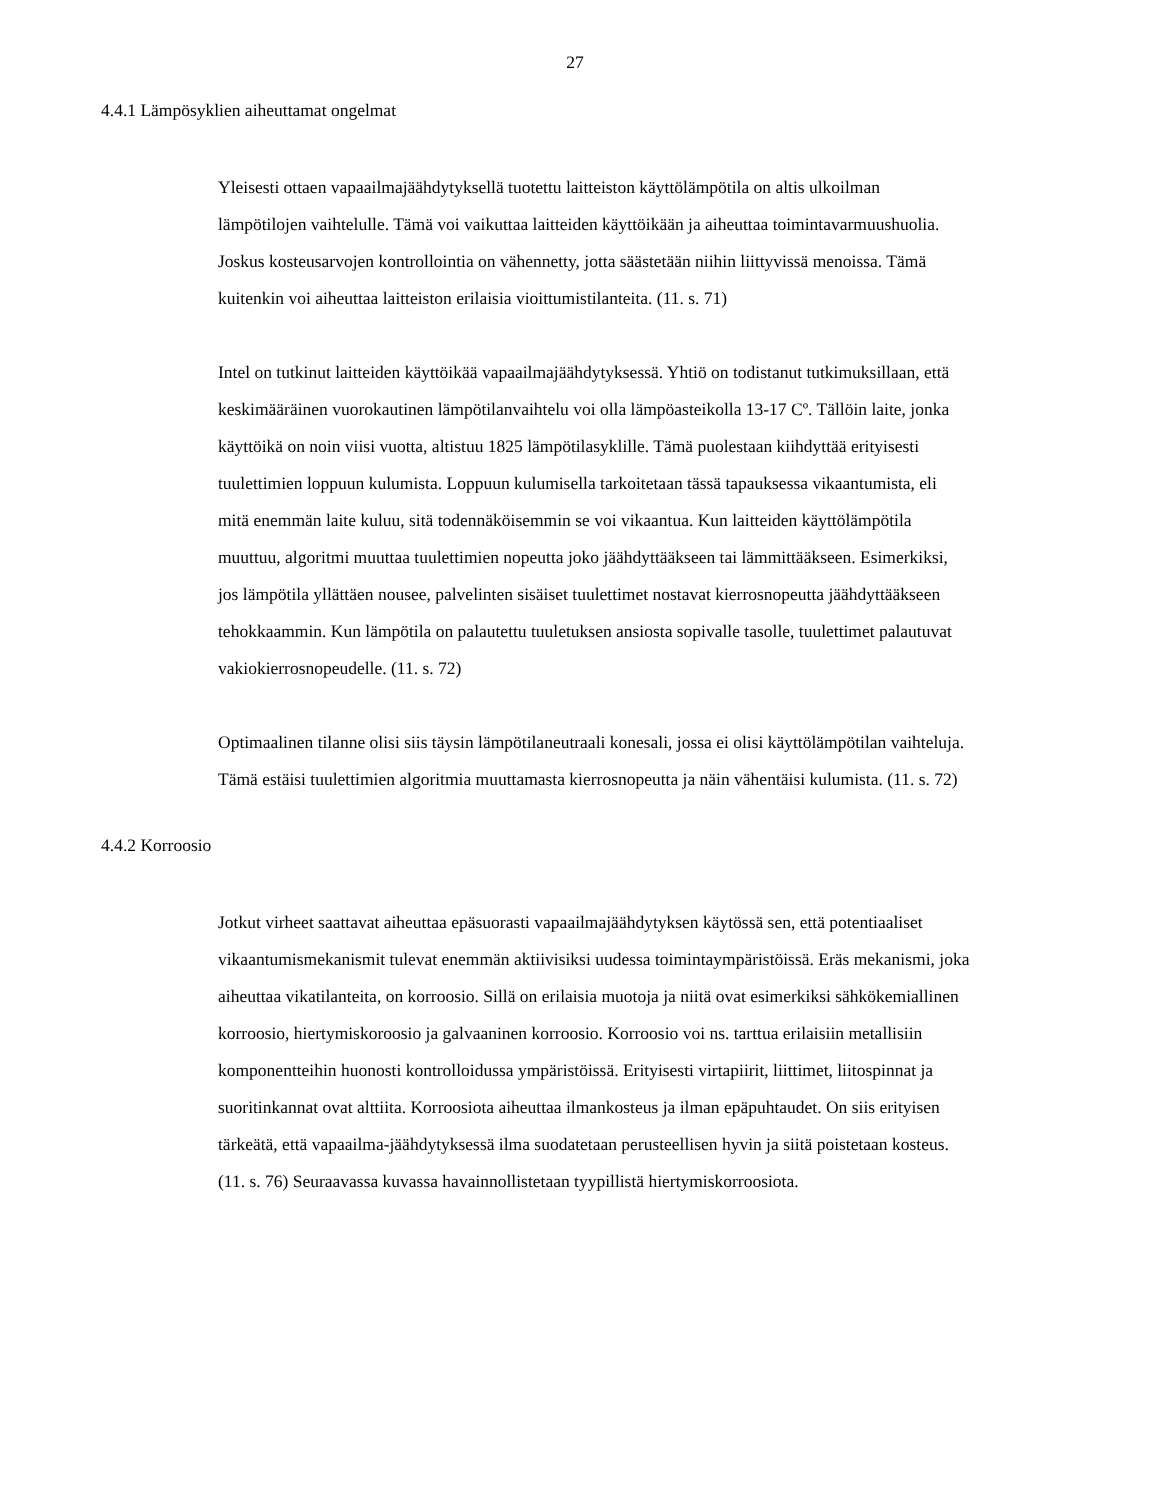27
4.4.1 Lämpösyklien aiheuttamat ongelmat
Yleisesti ottaen vapaailmajäähdytyksellä tuotettu laitteiston käyttölämpötila on altis ulkoilman lämpötilojen vaihtelulle. Tämä voi vaikuttaa laitteiden käyttöikään ja aiheuttaa toimintavarmuushuolia. Joskus kosteusarvojen kontrollointia on vähennetty, jotta säästetään niihin liittyvissä menoissa. Tämä kuitenkin voi aiheuttaa laitteiston erilaisia vioittumistilanteita. (11. s. 71)
Intel on tutkinut laitteiden käyttöikää vapaailmajäähdytyksessä. Yhtiö on todistanut tutkimuksillaan, että keskimääräinen vuorokautinen lämpötilanvaihtelu voi olla lämpöasteikolla 13-17 Cº. Tällöin laite, jonka käyttöikä on noin viisi vuotta, altistuu 1825 lämpötilasyklille. Tämä puolestaan kiihdyttää erityisesti tuulettimien loppuun kulumista. Loppuun kulumisella tarkoitetaan tässä tapauksessa vikaantumista, eli mitä enemmän laite kuluu, sitä todennäköisemmin se voi vikaantua. Kun laitteiden käyttölämpötila muuttuu, algoritmi muuttaa tuulettimien nopeutta joko jäähdyttääkseen tai lämmittääkseen. Esimerkiksi, jos lämpötila yllättäen nousee, palvelinten sisäiset tuulettimet nostavat kierrosnopeutta jäähdyttääkseen tehokkaammin. Kun lämpötila on palautettu tuuletuksen ansiosta sopivalle tasolle, tuulettimet palautuvat vakiokierrosnopeudelle. (11. s. 72)
Optimaalinen tilanne olisi siis täysin lämpötilaneutraali konesali, jossa ei olisi käyttölämpötilan vaihteluja. Tämä estäisi tuulettimien algoritmia muuttamasta kierrosnopeutta ja näin vähentäisi kulumista. (11. s. 72)
4.4.2 Korroosio
Jotkut virheet saattavat aiheuttaa epäsuorasti vapaailmajäähdytyksen käytössä sen, että potentiaaliset vikaantumismekanismit tulevat enemmän aktiivisiksi uudessa toimintaympäristöissä. Eräs mekanismi, joka aiheuttaa vikatilanteita, on korroosio. Sillä on erilaisia muotoja ja niitä ovat esimerkiksi sähkökemiallinen korroosio, hiertymiskoroosio ja galvaaninen korroosio. Korroosio voi ns. tarttua erilaisiin metallisiin komponentteihin huonosti kontrolloidussa ympäristöissä. Erityisesti virtapiirit, liittimet, liitospinnat ja suoritinkannat ovat alttiita. Korroosiota aiheuttaa ilmankosteus ja ilman epäpuhtaudet. On siis erityisen tärkeätä, että vapaailma-jäähdytyksessä ilma suodatetaan perusteellisen hyvin ja siitä poistetaan kosteus. (11. s. 76) Seuraavassa kuvassa havainnollistetaan tyypillistä hiertymiskorroosiota.